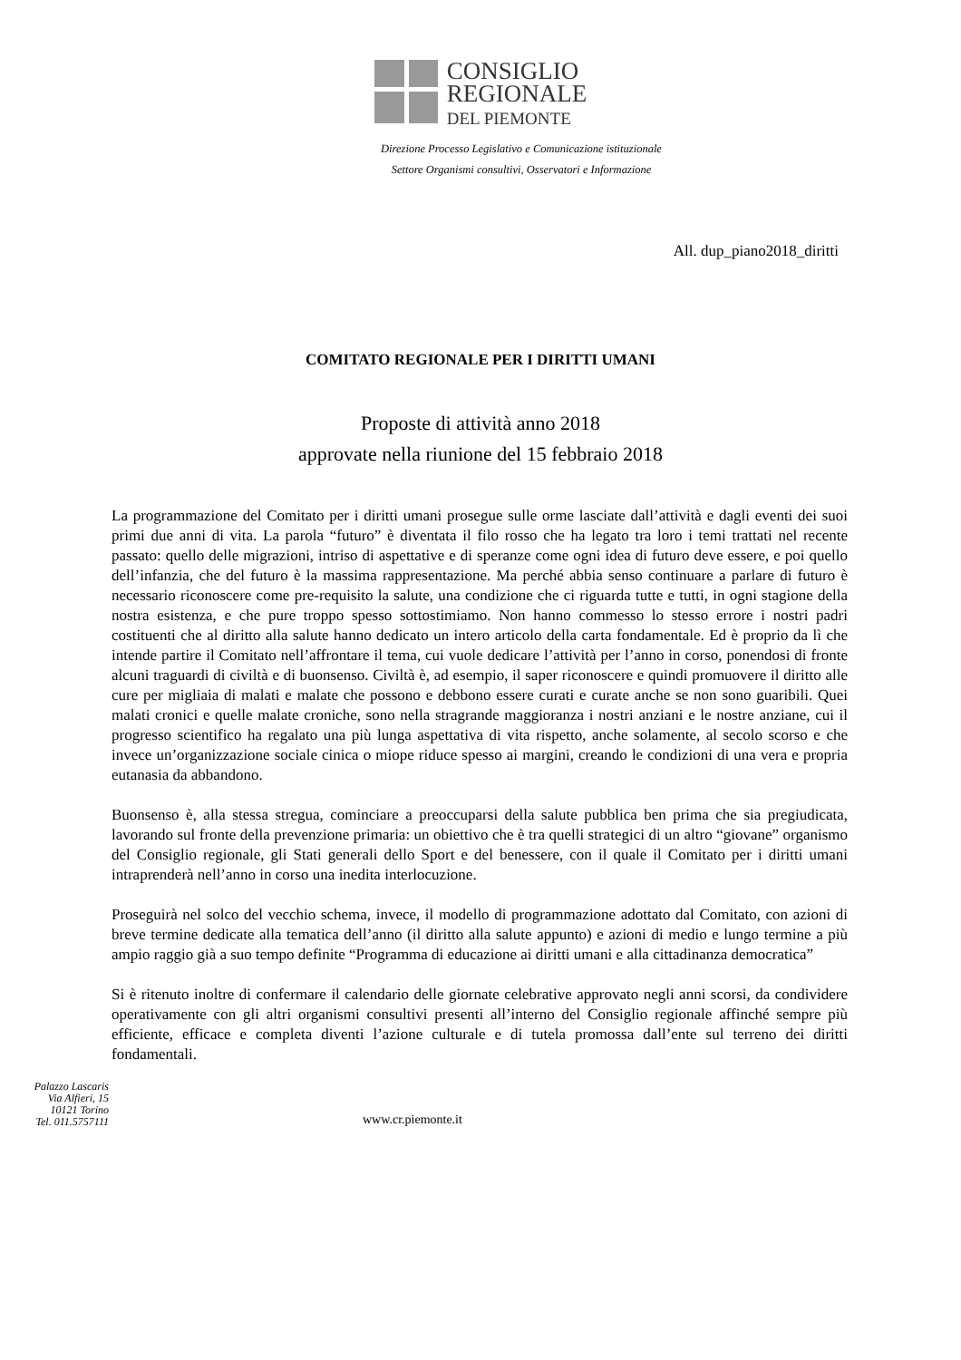CONSIGLIO
REGIONALE
DEL PIEMONTE
Direzione Processo Legislativo e Comunicazione istituzionale
Settore Organismi consultivi, Osservatori e Informazione
All. dup_piano2018_diritti
COMITATO REGIONALE PER I DIRITTI UMANI
Proposte di attività anno 2018
approvate nella riunione del 15 febbraio 2018
La programmazione del Comitato per i diritti umani prosegue sulle orme lasciate dall’attività e dagli eventi dei suoi primi due anni di vita. La parola “futuro” è diventata il filo rosso che ha legato tra loro i temi trattati nel recente passato: quello delle migrazioni, intriso di aspettative e di speranze come ogni idea di futuro deve essere, e poi quello dell’infanzia, che del futuro è la massima rappresentazione. Ma perché abbia senso continuare a parlare di futuro è necessario riconoscere come pre-requisito la salute, una condizione che ci riguarda tutte e tutti, in ogni stagione della nostra esistenza, e che pure troppo spesso sottostimiamo. Non hanno commesso lo stesso errore i nostri padri costituenti che al diritto alla salute hanno dedicato un intero articolo della carta fondamentale. Ed è proprio da lì che intende partire il Comitato nell’affrontare il tema, cui vuole dedicare l’attività per l’anno in corso, ponendosi di fronte alcuni traguardi di civiltà e di buonsenso. Civiltà è, ad esempio, il saper riconoscere e quindi promuovere il diritto alle cure per migliaia di malati e malate che possono e debbono essere curati e curate anche se non sono guaribili. Quei malati cronici e quelle malate croniche, sono nella stragrande maggioranza i nostri anziani e le nostre anziane, cui il progresso scientifico ha regalato una più lunga aspettativa di vita rispetto, anche solamente, al secolo scorso e che invece un’organizzazione sociale cinica o miope riduce spesso ai margini, creando le condizioni di una vera e propria eutanasia da abbandono.
Buonsenso è, alla stessa stregua, cominciare a preoccuparsi della salute pubblica ben prima che sia pregiudicata, lavorando sul fronte della prevenzione primaria: un obiettivo che è tra quelli strategici di un altro “giovane” organismo del Consiglio regionale, gli Stati generali dello Sport e del benessere, con il quale il Comitato per i diritti umani intraprenderà nell’anno in corso una inedita interlocuzione.
Proseguirà nel solco del vecchio schema, invece, il modello di programmazione adottato dal Comitato, con azioni di breve termine dedicate alla tematica dell’anno (il diritto alla salute appunto) e azioni di medio e lungo termine a più ampio raggio già a suo tempo definite “Programma di educazione ai diritti umani e alla cittadinanza democratica”
Si è ritenuto inoltre di confermare il calendario delle giornate celebrative approvato negli anni scorsi, da condividere operativamente con gli altri organismi consultivi presenti all’interno del Consiglio regionale affinché sempre più efficiente, efficace e completa diventi l’azione culturale e di tutela promossa dall’ente sul terreno dei diritti fondamentali.
Palazzo Lascaris
Via Alfieri, 15
10121 Torino
Tel. 011.5757111
www.cr.piemonte.it